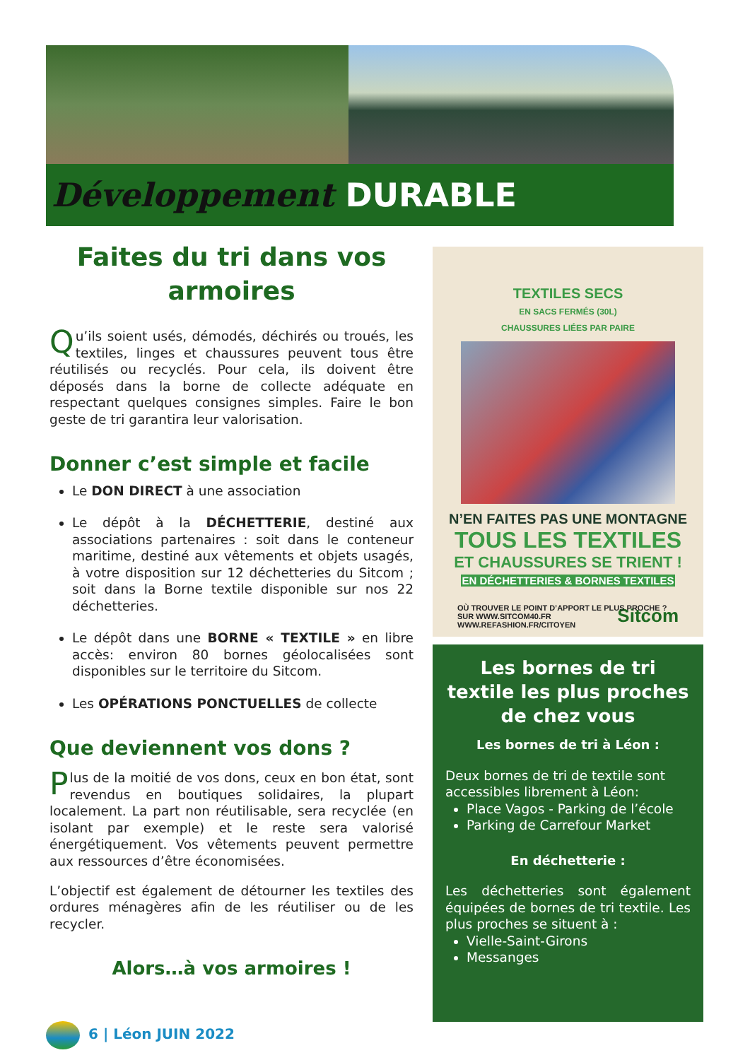Développement DURABLE
Faites du tri dans vos armoires
Qu’ils soient usés, démodés, déchirés ou troués, les textiles, linges et chaussures peuvent tous être réutilisés ou recyclés. Pour cela, ils doivent être déposés dans la borne de collecte adéquate en respectant quelques consignes simples. Faire le bon geste de tri garantira leur valorisation.
Donner c’est simple et facile
Le DON DIRECT à une association
Le dépôt à la DÉCHETTERIE, destiné aux associations partenaires : soit dans le conteneur maritime, destiné aux vêtements et objets usagés, à votre disposition sur 12 déchetteries du Sitcom ; soit dans la Borne textile disponible sur nos 22 déchetteries.
Le dépôt dans une BORNE « TEXTILE » en libre accès: environ 80 bornes géolocalisées sont disponibles sur le territoire du Sitcom.
Les OPÉRATIONS PONCTUELLES de collecte
Que deviennent vos dons ?
Plus de la moitié de vos dons, ceux en bon état, sont revendus en boutiques solidaires, la plupart localement. La part non réutilisable, sera recyclée (en isolant par exemple) et le reste sera valorisé énergétiquement. Vos vêtements peuvent permettre aux ressources d’être économisées.
L’objectif est également de détourner les textiles des ordures ménagères afin de les réutiliser ou de les recycler.
Alors…à vos armoires !
TEXTILES SECS
EN SACS FERMÉS (30L)
CHAUSSURES LIÉES PAR PAIRE
N’EN FAITES PAS UNE MONTAGNE
TOUS LES TEXTILES
ET CHAUSSURES SE TRIENT !
EN DÉCHETTERIES & BORNES TEXTILES
OÙ TROUVER LE POINT D’APPORT LE PLUS PROCHE ?
SUR WWW.SITCOM40.FR
WWW.REFASHION.FR/CITOYEN Sitcom
Les bornes de tri textile les plus proches de chez vous
Les bornes de tri à Léon :
Deux bornes de tri de textile sont accessibles librement à Léon:
Place Vagos - Parking de l’école
Parking de Carrefour Market
En déchetterie :
Les déchetteries sont également équipées de bornes de tri textile. Les plus proches se situent à :
Vielle-Saint-Girons
Messanges
6 | Léon JUIN 2022